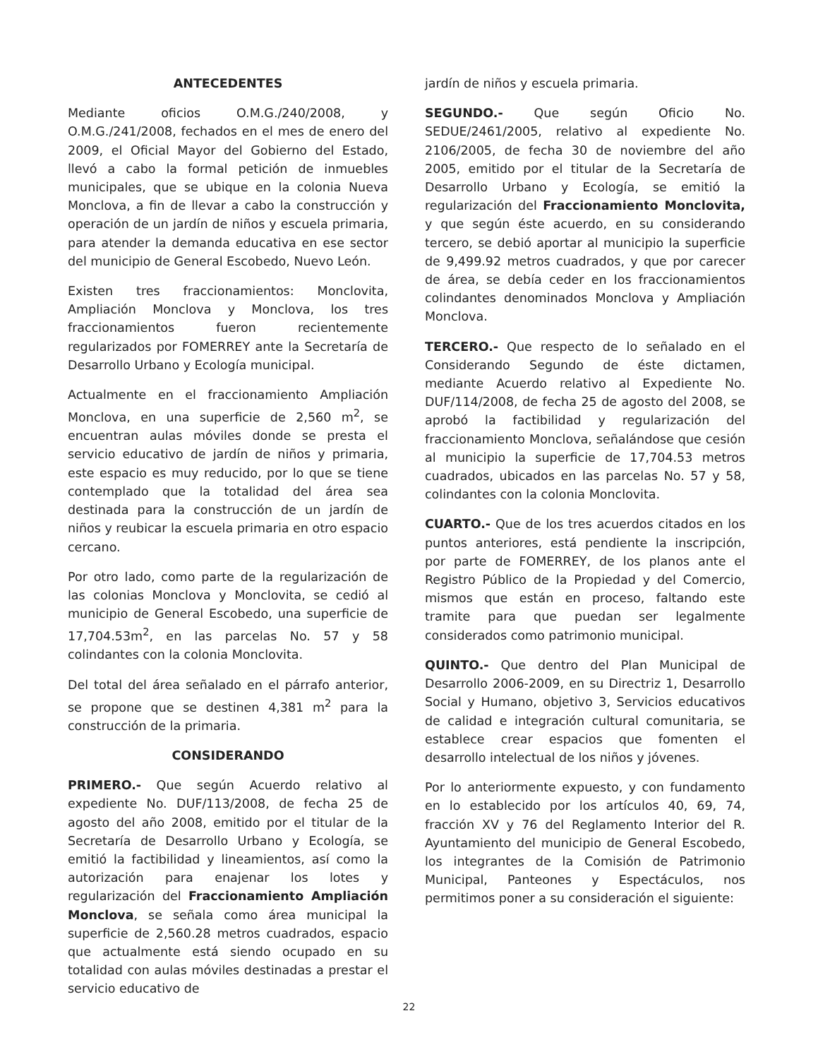ANTECEDENTES
Mediante oficios O.M.G./240/2008, y O.M.G./241/2008, fechados en el mes de enero del 2009, el Oficial Mayor del Gobierno del Estado, llevó a cabo la formal petición de inmuebles municipales, que se ubique en la colonia Nueva Monclova, a fin de llevar a cabo la construcción y operación de un jardín de niños y escuela primaria, para atender la demanda educativa en ese sector del municipio de General Escobedo, Nuevo León.
Existen tres fraccionamientos: Monclovita, Ampliación Monclova y Monclova, los tres fraccionamientos fueron recientemente regularizados por FOMERREY ante la Secretaría de Desarrollo Urbano y Ecología municipal.
Actualmente en el fraccionamiento Ampliación Monclova, en una superficie de 2,560 m<sup>2</sup>, se encuentran aulas móviles donde se presta el servicio educativo de jardín de niños y primaria, este espacio es muy reducido, por lo que se tiene contemplado que la totalidad del área sea destinada para la construcción de un jardín de niños y reubicar la escuela primaria en otro espacio cercano.
Por otro lado, como parte de la regularización de las colonias Monclova y Monclovita, se cedió al municipio de General Escobedo, una superficie de 17,704.53m<sup>2</sup>, en las parcelas No. 57 y 58 colindantes con la colonia Monclovita.
Del total del área señalado en el párrafo anterior, se propone que se destinen 4,381 m<sup>2</sup> para la construcción de la primaria.
CONSIDERANDO
PRIMERO.- Que según Acuerdo relativo al expediente No. DUF/113/2008, de fecha 25 de agosto del año 2008, emitido por el titular de la Secretaría de Desarrollo Urbano y Ecología, se emitió la factibilidad y lineamientos, así como la autorización para enajenar los lotes y regularización del Fraccionamiento Ampliación Monclova, se señala como área municipal la superficie de 2,560.28 metros cuadrados, espacio que actualmente está siendo ocupado en su totalidad con aulas móviles destinadas a prestar el servicio educativo de
jardín de niños y escuela primaria.
SEGUNDO.- Que según Oficio No. SEDUE/2461/2005, relativo al expediente No. 2106/2005, de fecha 30 de noviembre del año 2005, emitido por el titular de la Secretaría de Desarrollo Urbano y Ecología, se emitió la regularización del Fraccionamiento Monclovita, y que según éste acuerdo, en su considerando tercero, se debió aportar al municipio la superficie de 9,499.92 metros cuadrados, y que por carecer de área, se debía ceder en los fraccionamientos colindantes denominados Monclova y Ampliación Monclova.
TERCERO.- Que respecto de lo señalado en el Considerando Segundo de éste dictamen, mediante Acuerdo relativo al Expediente No. DUF/114/2008, de fecha 25 de agosto del 2008, se aprobó la factibilidad y regularización del fraccionamiento Monclova, señalándose que cesión al municipio la superficie de 17,704.53 metros cuadrados, ubicados en las parcelas No. 57 y 58, colindantes con la colonia Monclovita.
CUARTO.- Que de los tres acuerdos citados en los puntos anteriores, está pendiente la inscripción, por parte de FOMERREY, de los planos ante el Registro Público de la Propiedad y del Comercio, mismos que están en proceso, faltando este tramite para que puedan ser legalmente considerados como patrimonio municipal.
QUINTO.- Que dentro del Plan Municipal de Desarrollo 2006-2009, en su Directriz 1, Desarrollo Social y Humano, objetivo 3, Servicios educativos de calidad e integración cultural comunitaria, se establece crear espacios que fomenten el desarrollo intelectual de los niños y jóvenes.
Por lo anteriormente expuesto, y con fundamento en lo establecido por los artículos 40, 69, 74, fracción XV y 76 del Reglamento Interior del R. Ayuntamiento del municipio de General Escobedo, los integrantes de la Comisión de Patrimonio Municipal, Panteones y Espectáculos, nos permitimos poner a su consideración el siguiente:
22